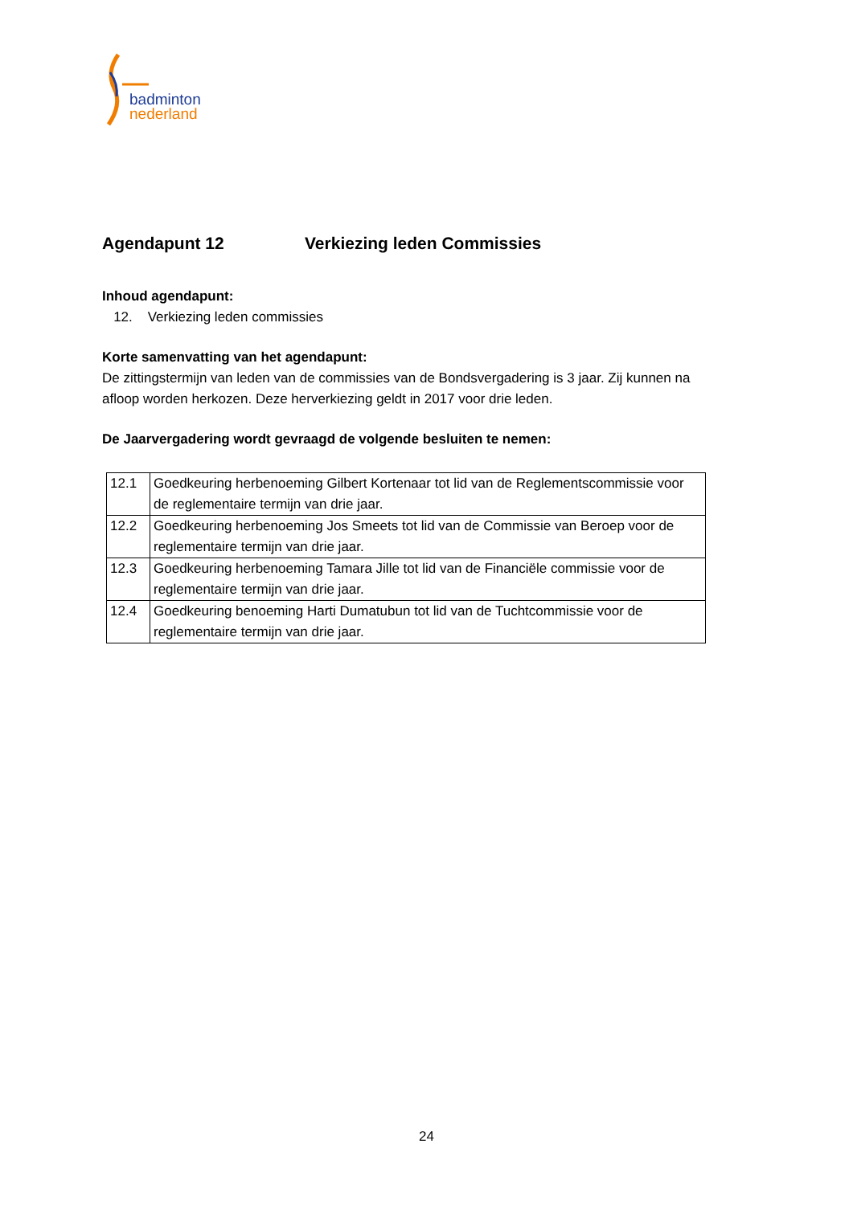badminton
nederland
Agendapunt 12 Verkiezing leden Commissies
Inhoud agendapunt:
12. Verkiezing leden commissies
Korte samenvatting van het agendapunt:
De zittingstermijn van leden van de commissies van de Bondsvergadering is 3 jaar. Zij kunnen na afloop worden herkozen. Deze herverkiezing geldt in 2017 voor drie leden.
De Jaarvergadering wordt gevraagd de volgende besluiten te nemen:
| 12.1 | Goedkeuring herbenoeming Gilbert Kortenaar tot lid van de Reglementscommissie voor de reglementaire termijn van drie jaar. |
| 12.2 | Goedkeuring herbenoeming Jos Smeets tot lid van de Commissie van Beroep voor de reglementaire termijn van drie jaar. |
| 12.3 | Goedkeuring herbenoeming Tamara Jille tot lid van de Financiële commissie voor de reglementaire termijn van drie jaar. |
| 12.4 | Goedkeuring benoeming Harti Dumatubun tot lid van de Tuchtcommissie voor de reglementaire termijn van drie jaar. |
24